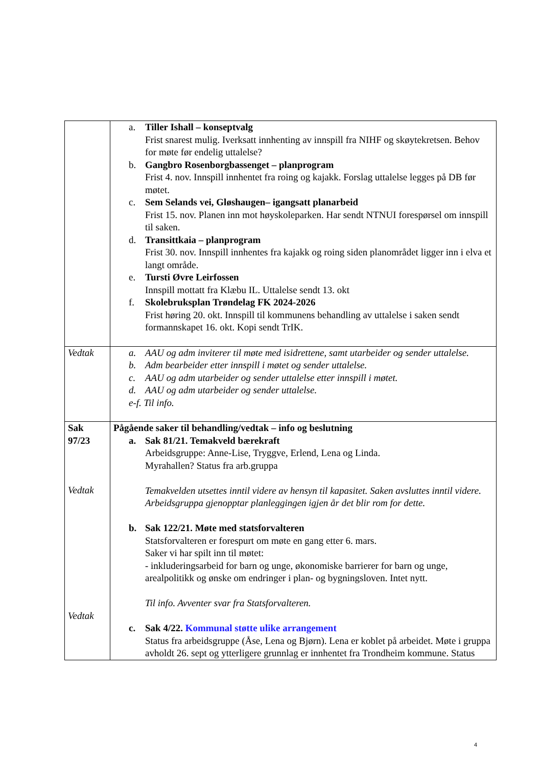| | a. Tiller Ishall – konseptvalg Frist snarest mulig. Iverksatt innhenting av innspill fra NIHF og skøytekretsen. Behov for møte før endelig uttalelse? b. Gangbro Rosenborgbassenget – planprogram Frist 4. nov. Innspill innhentet fra roing og kajakk. Forslag uttalelse legges på DB før møtet. c. Sem Selands vei, Gløshaugen– igangsatt planarbeid Frist 15. nov. Planen inn mot høyskoleparken. Har sendt NTNUI forespørsel om innspill til saken. d. Transittkaia – planprogram Frist 30. nov. Innspill innhentes fra kajakk og roing siden planområdet ligger inn i elva et langt område. e. Tursti Øvre Leirfossen Innspill mottatt fra Klæbu IL. Uttalelse sendt 13. okt f. Skolebruksplan Trøndelag FK 2024-2026 Frist høring 20. okt. Innspill til kommunens behandling av uttalelse i saken sendt formannskapet 16. okt. Kopi sendt TrIK. |
| Vedtak | a. AAU og adm inviterer til møte med isidrettene, samt utarbeider og sender uttalelse. b. Adm bearbeider etter innspill i møtet og sender uttalelse. c. AAU og adm utarbeider og sender uttalelse etter innspill i møtet. d. AAU og adm utarbeider og sender uttalelse. e-f. Til info. |
| Sak 97/23 Vedtak Vedtak | Pågående saker til behandling/vedtak – info og beslutning a. Sak 81/21. Temakveld bærekraft Arbeidsgruppe: Anne-Lise, Tryggve, Erlend, Lena og Linda. Myrahallen? Status fra arb.gruppa Temakvelden utsettes inntil videre av hensyn til kapasitet. Saken avsluttes inntil videre. Arbeidsgruppa gjenopptar planleggingen igjen år det blir rom for dette. b. Sak 122/21. Møte med statsforvalteren Statsforvalteren er forespurt om møte en gang etter 6. mars. Saker vi har spilt inn til møtet: - inkluderingsarbeid for barn og unge, økonomiske barrierer for barn og unge, arealpolitikk og ønske om endringer i plan- og bygningsloven. Intet nytt. Til info. Avventer svar fra Statsforvalteren. c. Sak 4/22. Kommunal støtte ulike arrangement Status fra arbeidsgruppe (Åse, Lena og Bjørn). Lena er koblet på arbeidet. Møte i gruppa avholdt 26. sept og ytterligere grunnlag er innhentet fra Trondheim kommune. Status |
4